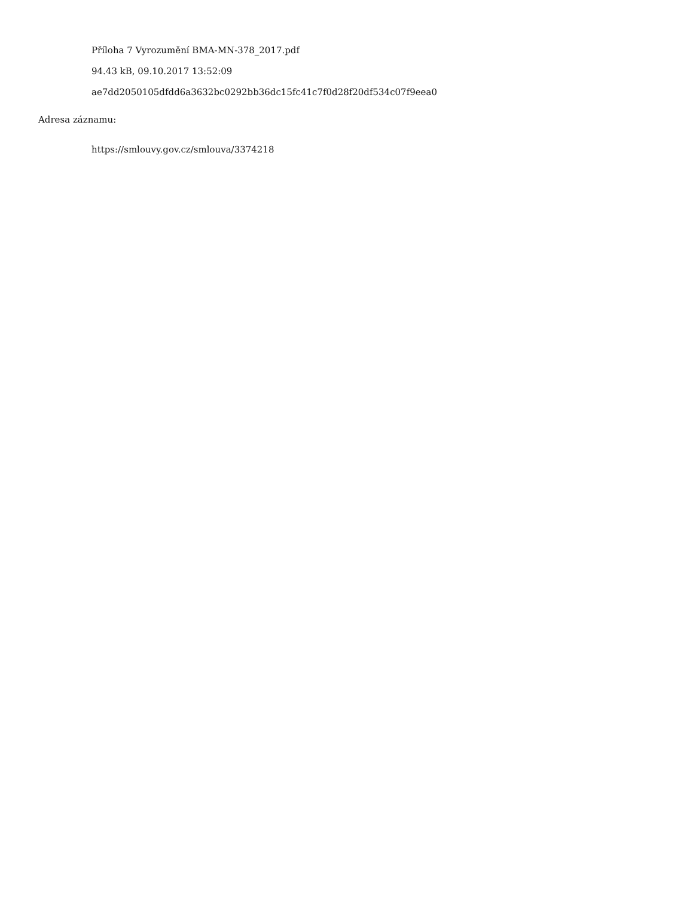Příloha 7 Vyrozumění BMA-MN-378_2017.pdf
94.43 kB, 09.10.2017 13:52:09
ae7dd2050105dfdd6a3632bc0292bb36dc15fc41c7f0d28f20df534c07f9eea0
Adresa záznamu:
https://smlouvy.gov.cz/smlouva/3374218